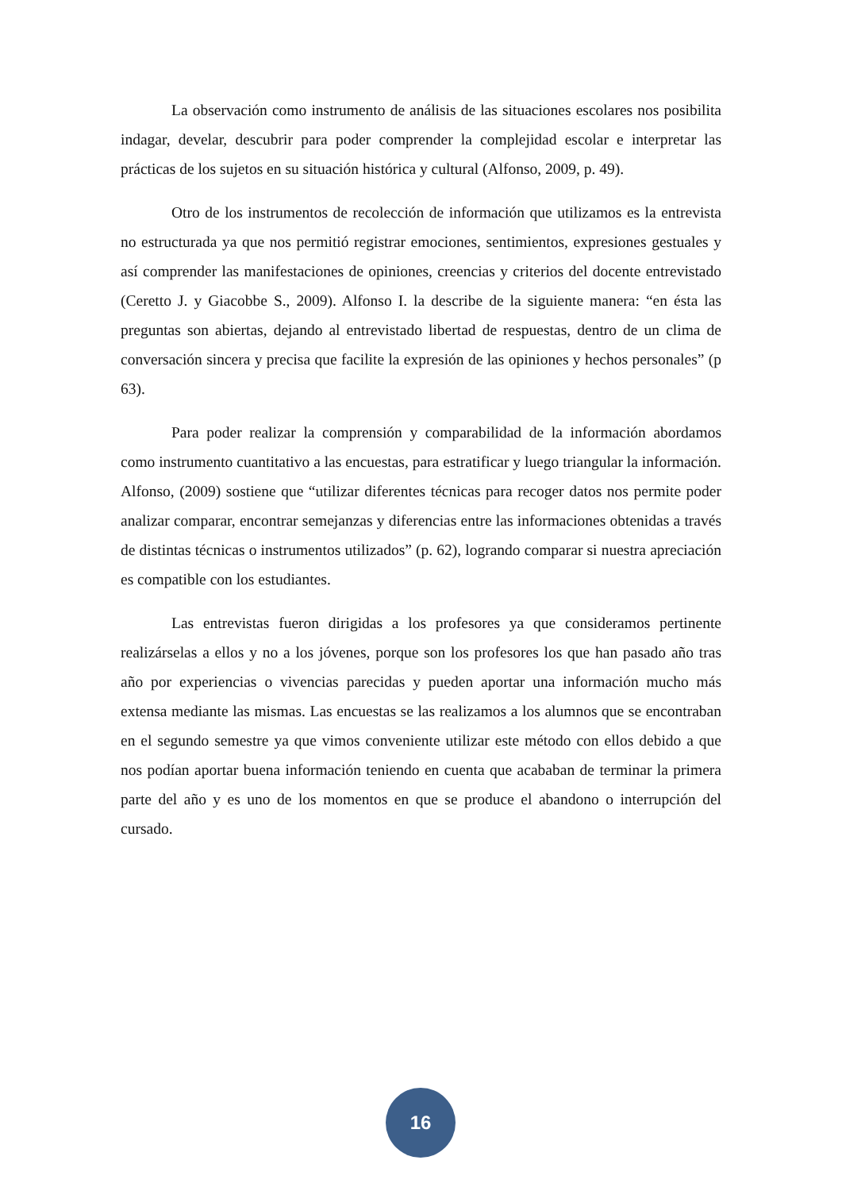La observación como instrumento de análisis de las situaciones escolares nos posibilita indagar, develar, descubrir para poder comprender la complejidad escolar e interpretar las prácticas de los sujetos en su situación histórica y cultural (Alfonso, 2009, p. 49).
Otro de los instrumentos de recolección de información que utilizamos es la entrevista no estructurada ya que nos permitió registrar emociones, sentimientos, expresiones gestuales y así comprender las manifestaciones de opiniones, creencias y criterios del docente entrevistado (Ceretto J. y Giacobbe S., 2009). Alfonso I. la describe de la siguiente manera: “en ésta las preguntas son abiertas, dejando al entrevistado libertad de respuestas, dentro de un clima de conversación sincera y precisa que facilite la expresión de las opiniones y hechos personales” (p 63).
Para poder realizar la comprensión y comparabilidad de la información abordamos como instrumento cuantitativo a las encuestas, para estratificar y luego triangular la información. Alfonso, (2009) sostiene que “utilizar diferentes técnicas para recoger datos nos permite poder analizar comparar, encontrar semejanzas y diferencias entre las informaciones obtenidas a través de distintas técnicas o instrumentos utilizados” (p. 62), logrando comparar si nuestra apreciación es compatible con los estudiantes.
Las entrevistas fueron dirigidas a los profesores ya que consideramos pertinente realizárselas a ellos y no a los jóvenes, porque son los profesores los que han pasado año tras año por experiencias o vivencias parecidas y pueden aportar una información mucho más extensa mediante las mismas. Las encuestas se las realizamos a los alumnos que se encontraban en el segundo semestre ya que vimos conveniente utilizar este método con ellos debido a que nos podían aportar buena información teniendo en cuenta que acababan de terminar la primera parte del año y es uno de los momentos en que se produce el abandono o interrupción del cursado.
16